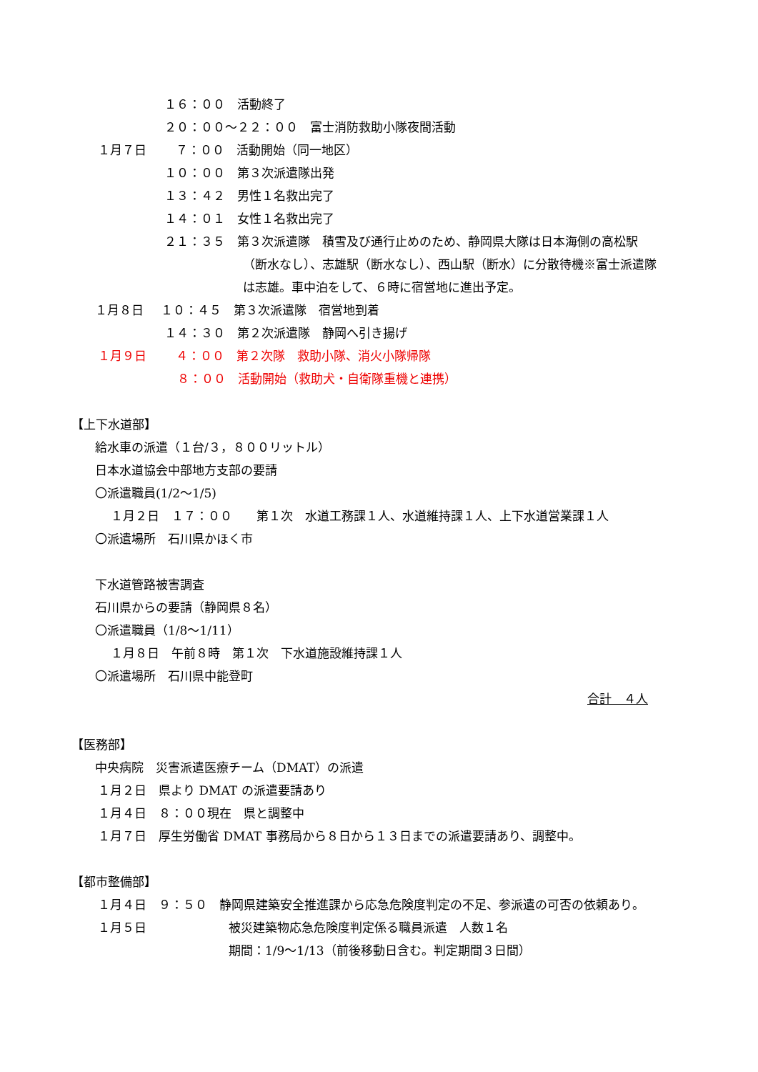１６：００　活動終了
２０：００～２２：００　富士消防救助小隊夜間活動
１月７日　７：００　活動開始（同一地区）
１０：００　第３次派遣隊出発
１３：４２　男性１名救出完了
１４：０１　女性１名救出完了
２１：３５　第３次派遣隊　積雪及び通行止めのため、静岡県大隊は日本海側の高松駅
（断水なし）、志雄駅（断水なし）、西山駅（断水）に分散待機※富士派遣隊
は志雄。車中泊をして、６時に宿営地に進出予定。
１月８日 １０：４５　第３次派遣隊　宿営地到着
１４：３０　第２次派遣隊　静岡へ引き揚げ
１月９日　４：００　第２次隊　救助小隊、消火小隊帰隊
８：００　活動開始（救助犬・自衛隊重機と連携）
【上下水道部】
給水車の派遣（１台/３，８００リットル）
日本水道協会中部地方支部の要請
〇派遣職員(1/2～1/5)
１月２日　１７：００　　第１次　水道工務課１人、水道維持課１人、上下水道営業課１人
〇派遣場所　石川県かほく市
下水道管路被害調査
石川県からの要請（静岡県８名）
〇派遣職員（1/8～1/11）
１月８日　午前８時　第１次　下水道施設維持課１人
〇派遣場所　石川県中能登町
合計　４人
【医務部】
中央病院　災害派遣医療チーム（DMAT）の派遣
１月２日　県より DMAT の派遣要請あり
１月４日　８：００現在　県と調整中
１月７日　厚生労働省 DMAT 事務局から８日から１３日までの派遣要請あり、調整中。
【都市整備部】
１月４日　９：５０　静岡県建築安全推進課から応急危険度判定の不足、参派遣の可否の依頼あり。
１月５日 被災建築物応急危険度判定係る職員派遣　人数１名
期間：1/9～1/13（前後移動日含む。判定期間３日間）